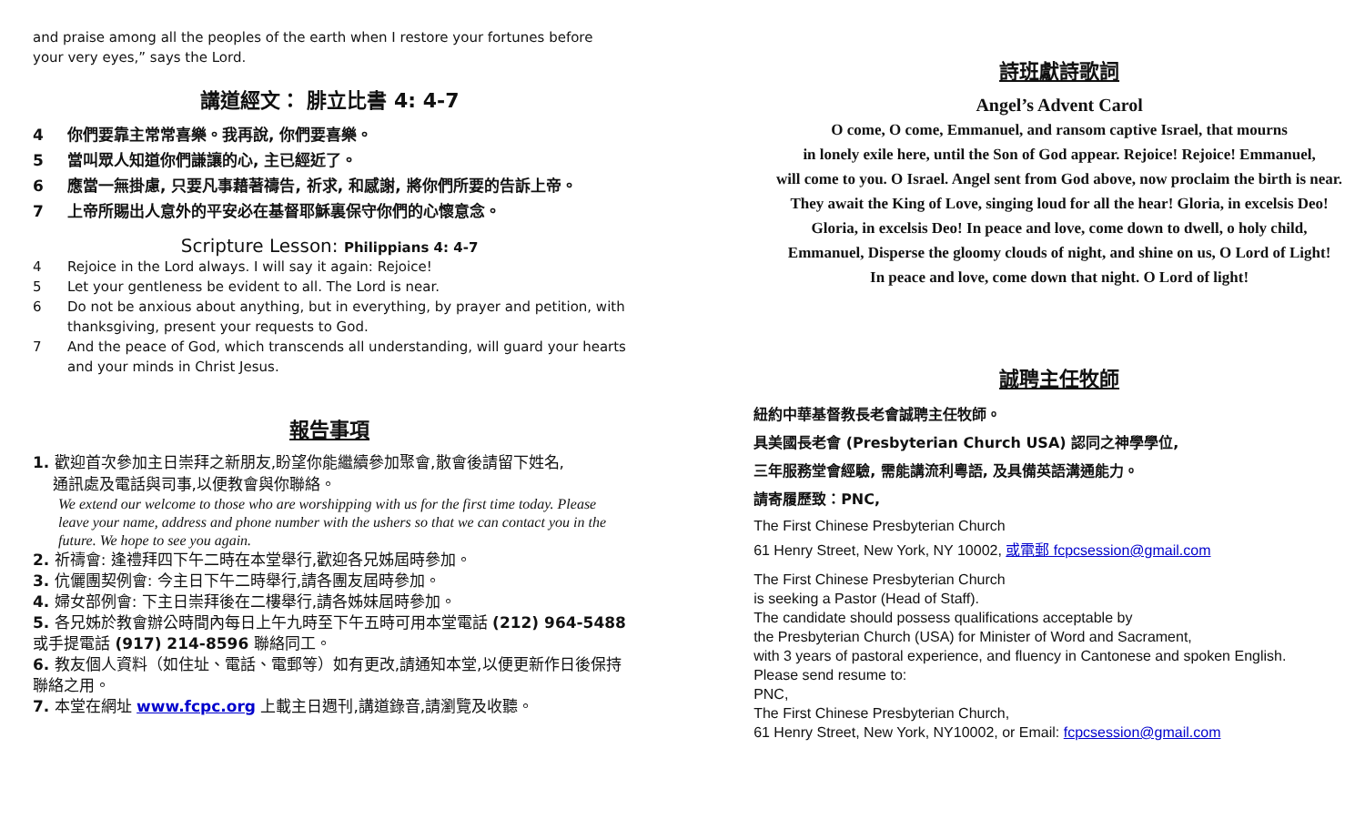and praise among all the peoples of the earth when I restore your fortunes before
your very eyes,” says the Lord.
講道經文： 腓立比書 4: 4-7
4 你們要靠主常常喜樂。我再說, 你們要喜樂。
5 當叫眾人知道你們謙讓的心, 主已經近了。
6 應當一無掛慮, 只要凡事藉著禱告, 祈求, 和感謝, 將你們所要的告訴上帝。
7 上帝所賜出人意外的平安必在基督耶穌裏保守你們的心懷意念。
Scripture Lesson: Philippians 4: 4-7
4 Rejoice in the Lord always. I will say it again: Rejoice!
5 Let your gentleness be evident to all. The Lord is near.
6 Do not be anxious about anything, but in everything, by prayer and petition, with thanksgiving, present your requests to God.
7 And the peace of God, which transcends all understanding, will guard your hearts and your minds in Christ Jesus.
報告事項
1. 歡迎首次參加主日崇拜之新朋友,盼望你能繼續參加聚會,散會後請留下姓名,
通訊處及電話與司事,以便教會與你聯絡。
We extend our welcome to those who are worshipping with us for the first time today. Please leave your name, address and phone number with the ushers so that we can contact you in the future. We hope to see you again.
2. 祈禱會: 逢禮拜四下午二時在本堂舉行,歡迎各兄姊屆時參加。
3. 伉儷團契例會: 今主日下午二時舉行,請各團友屆時參加。
4. 婦女部例會: 下主日崇拜後在二樓舉行,請各姊妹屆時參加。
5. 各兄姊於教會辦公時間內每日上午九時至下午五時可用本堂電話 (212) 964-5488 或手提電話 (917) 214-8596 聯絡同工。
6. 教友個人資料（如住址、電話、電郵等）如有更改,請通知本堂,以便更新作日後保持聯絡之用。
7. 本堂在網址 www.fcpc.org 上載主日週刊,講道錄音,請瀏覽及收聽。
詩班獻詩歌詞
Angel’s Advent Carol
O come, O come, Emmanuel, and ransom captive Israel, that mourns
in lonely exile here, until the Son of God appear. Rejoice! Rejoice! Emmanuel,
will come to you. O Israel. Angel sent from God above, now proclaim the birth is near.
They await the King of Love, singing loud for all the hear! Gloria, in excelsis Deo!
Gloria, in excelsis Deo! In peace and love, come down to dwell, o holy child,
Emmanuel, Disperse the gloomy clouds of night, and shine on us, O Lord of Light!
In peace and love, come down that night. O Lord of light!
誠聘主任牧師
紐約中華基督教長老會誠聘主任牧師。
具美國長老會 (Presbyterian Church USA) 認同之神學學位,
三年服務堂會經驗, 需能講流利粵語, 及具備英語溝通能力。
請寄履歷致：PNC,
The First Chinese Presbyterian Church
61 Henry Street, New York, NY 10002, 或電郵 fcpcsession@gmail.com
The First Chinese Presbyterian Church
is seeking a Pastor (Head of Staff).
The candidate should possess qualifications acceptable by
the Presbyterian Church (USA) for Minister of Word and Sacrament,
with 3 years of pastoral experience, and fluency in Cantonese and spoken English.
Please send resume to:
PNC,
The First Chinese Presbyterian Church,
61 Henry Street, New York, NY10002, or Email: fcpcsession@gmail.com